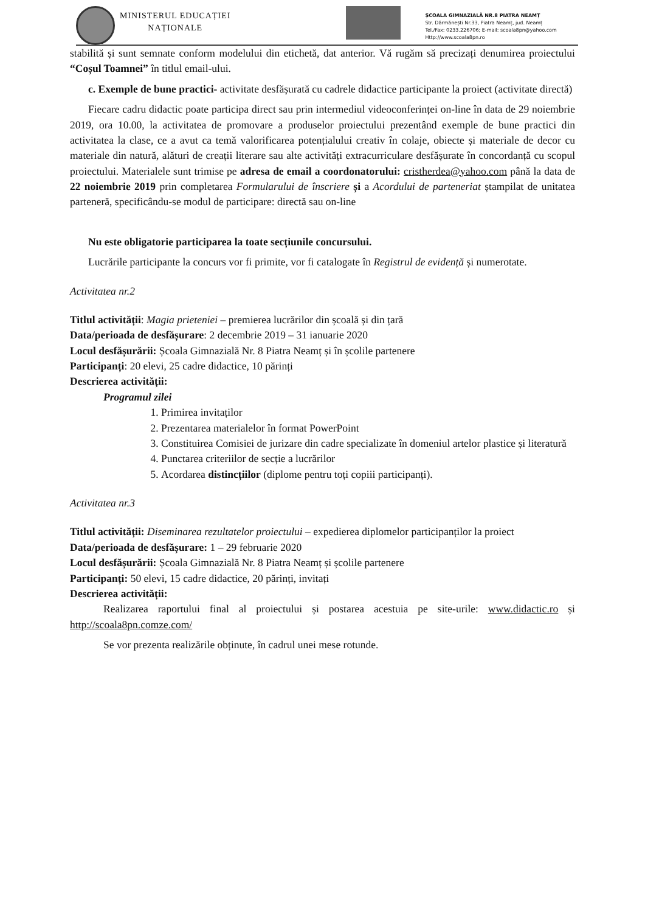MINISTERUL EDUCAȚIEI
NAȚIONALE
ȘCOALA GIMNAZIALĂ NR.8 PIATRA NEAMȚ
Str. Dărmănești Nr.33, Piatra Neamț, jud. Neamț
Tel./Fax: 0233.226706; E-mail: scoala8pn@yahoo.com
Http://www.scoala8pn.ro
stabilită și sunt semnate conform modelului din etichetă, dat anterior. Vă rugăm să precizați denumirea proiectului “Coșul Toamnei” în titlul email-ului.
c. Exemple de bune practici- activitate desfășurată cu cadrele didactice participante la proiect (activitate directă)
Fiecare cadru didactic poate participa direct sau prin intermediul videoconferinței on-line în data de 29 noiembrie 2019, ora 10.00, la activitatea de promovare a produselor proiectului prezentând exemple de bune practici din activitatea la clase, ce a avut ca temă valorificarea potențialului creativ în colaje, obiecte și materiale de decor cu materiale din natură, alături de creații literare sau alte activități extracurriculare desfășurate în concordanță cu scopul proiectului. Materialele sunt trimise pe adresa de email a coordonatorului: cristherdea@yahoo.com până la data de 22 noiembrie 2019 prin completarea Formularului de înscriere și a Acordului de parteneriat ștampilat de unitatea parteneră, specificându-se modul de participare: directă sau on-line
Nu este obligatorie participarea la toate secțiunile concursului.
Lucrările participante la concurs vor fi primite, vor fi catalogate în Registrul de evidență și numerotate.
Activitatea nr.2
Titlul activității: Magia prieteniei – premierea lucrărilor din școală și din țară
Data/perioada de desfășurare: 2 decembrie 2019 – 31 ianuarie 2020
Locul desfășurării: Școala Gimnazială Nr. 8 Piatra Neamț și în școlile partenere
Participanți: 20 elevi, 25 cadre didactice, 10 părinți
Descrierea activității:
Programul zilei
1. Primirea invitaților
2. Prezentarea materialelor în format PowerPoint
3. Constituirea Comisiei de jurizare din cadre specializate în domeniul artelor plastice și literatură
4. Punctarea criteriilor de secție a lucrărilor
5. Acordarea distincțiilor (diplome pentru toți copiii participanți).
Activitatea nr.3
Titlul activității: Diseminarea rezultatelor proiectului – expedierea diplomelor participanților la proiect
Data/perioada de desfășurare: 1 – 29 februarie 2020
Locul desfășurării: Școala Gimnazială Nr. 8 Piatra Neamț și școlile partenere
Participanți: 50 elevi, 15 cadre didactice, 20 părinți, invitați
Descrierea activității:
Realizarea raportului final al proiectului și postarea acestuia pe site-urile: www.didactic.ro și http://scoala8pn.comze.com/
Se vor prezenta realizările obținute, în cadrul unei mese rotunde.